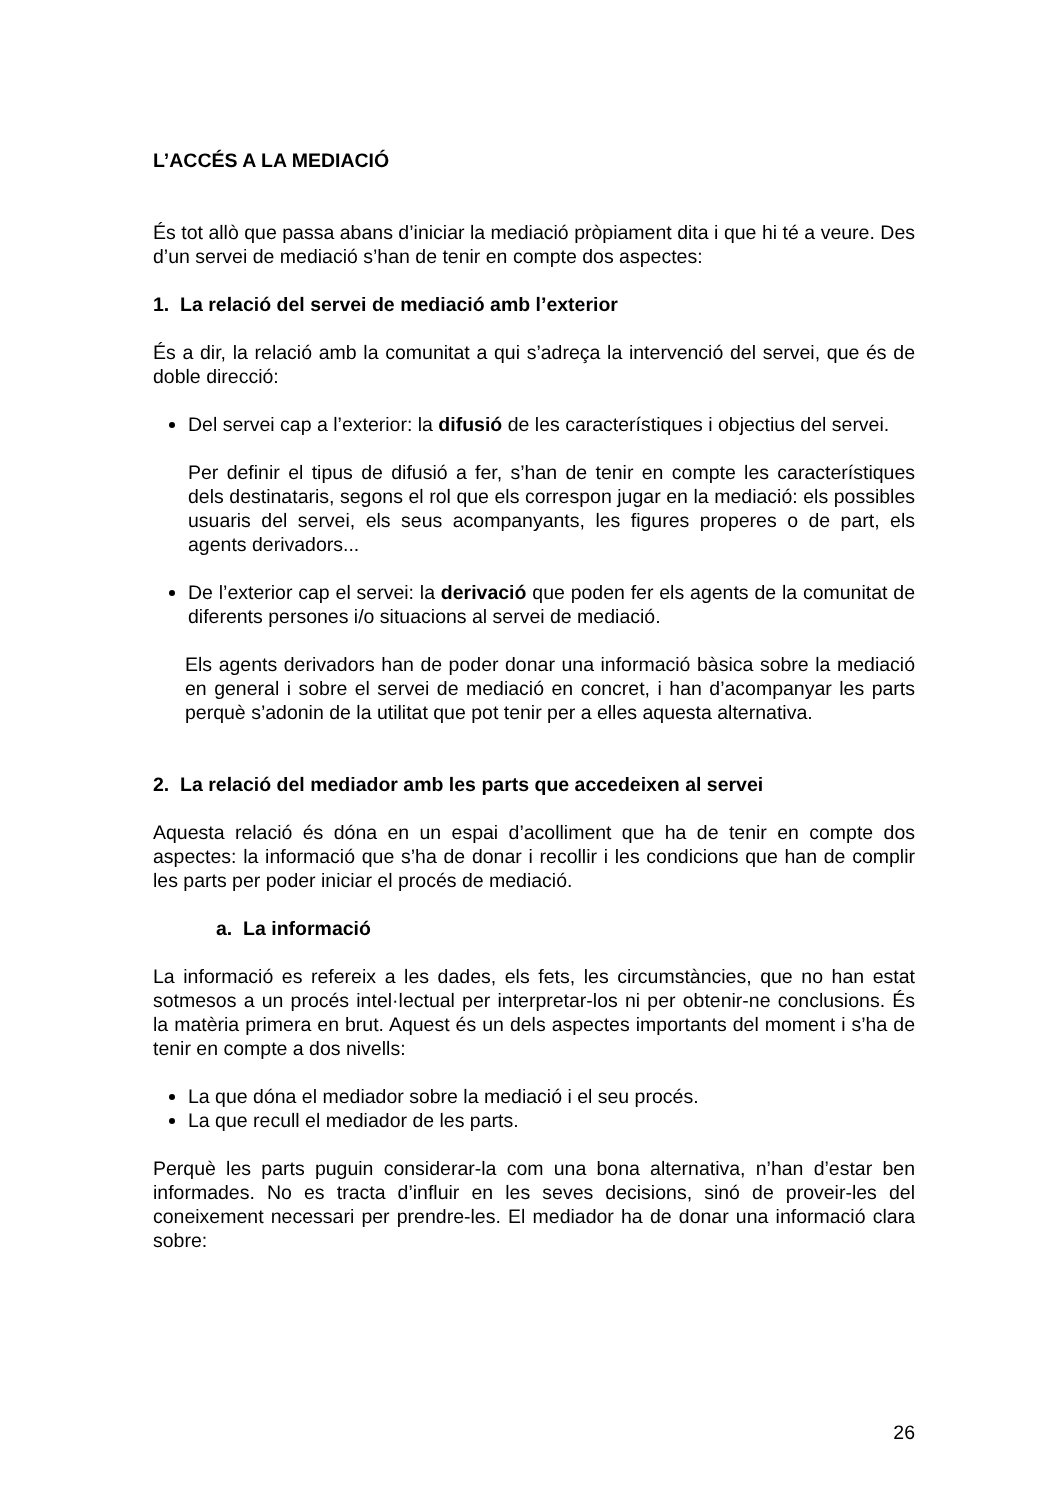L’ACCÉS A LA MEDIACIÓ
És tot allò que passa abans d’iniciar la mediació pròpiament dita i que hi té a veure. Des d’un servei de mediació s’han de tenir en compte dos aspectes:
1. La relació del servei de mediació amb l’exterior
És a dir, la relació amb la comunitat a qui s’adreça la intervenció del servei, que és de doble direcció:
Del servei cap a l’exterior: la difusió de les característiques i objectius del servei.
Per definir el tipus de difusió a fer, s’han de tenir en compte les característiques dels destinataris, segons el rol que els correspon jugar en la mediació: els possibles usuaris del servei, els seus acompanyants, les figures properes o de part, els agents derivadors...
De l’exterior cap el servei: la derivació que poden fer els agents de la comunitat de diferents persones i/o situacions al servei de mediació.
Els agents derivadors han de poder donar una informació bàsica sobre la mediació en general i sobre el servei de mediació en concret, i han d’acompanyar les parts perquè s’adonin de la utilitat que pot tenir per a elles aquesta alternativa.
2. La relació del mediador amb les parts que accedeixen al servei
Aquesta relació és dóna en un espai d’acolliment que ha de tenir en compte dos aspectes: la informació que s’ha de donar i recollir i les condicions que han de complir les parts per poder iniciar el procés de mediació.
a. La informació
La informació es refereix a les dades, els fets, les circumstàncies, que no han estat sotmesos a un procés intel·lectual per interpretar-los ni per obtenir-ne conclusions. És la matèria primera en brut. Aquest és un dels aspectes importants del moment i s’ha de tenir en compte a dos nivells:
La que dóna el mediador sobre la mediació i el seu procés.
La que recull el mediador de les parts.
Perquè les parts puguin considerar-la com una bona alternativa, n’han d’estar ben informades. No es tracta d’influir en les seves decisions, sinó de proveir-les del coneixement necessari per prendre-les. El mediador ha de donar una informació clara sobre:
26